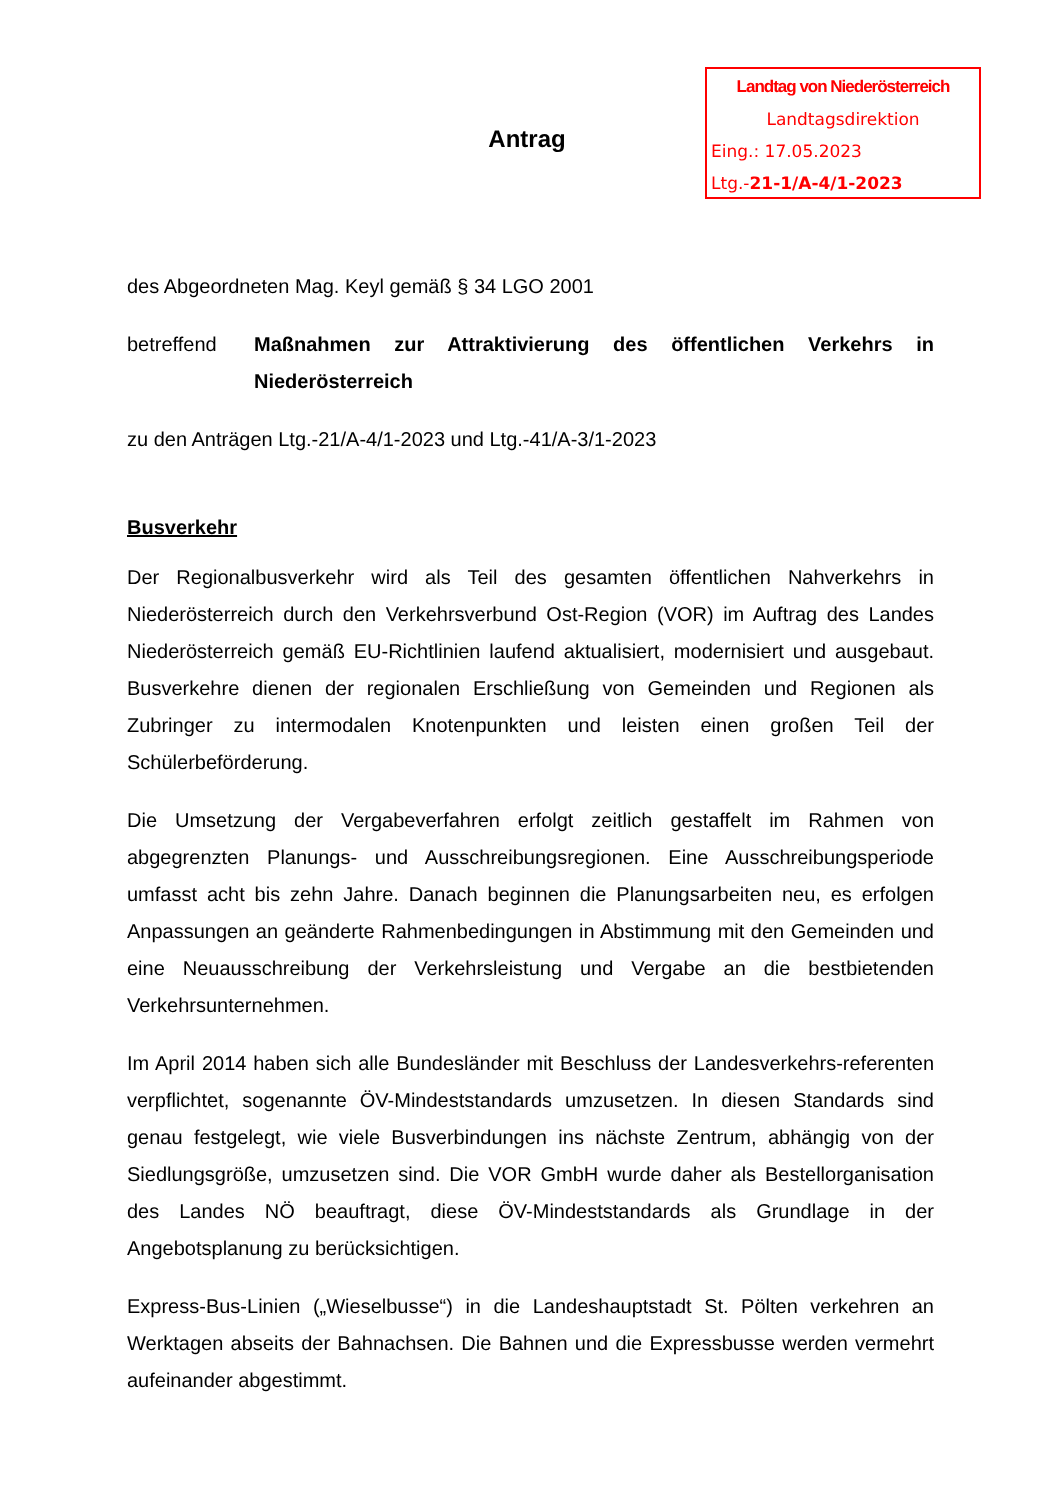Landtag von Niederösterreich
Landtagsdirektion
Eing.: 17.05.2023
Ltg.-21-1/A-4/1-2023
Antrag
des Abgeordneten Mag. Keyl gemäß § 34 LGO 2001
betreffend Maßnahmen zur Attraktivierung des öffentlichen Verkehrs in Niederösterreich
zu den Anträgen Ltg.-21/A-4/1-2023 und Ltg.-41/A-3/1-2023
Busverkehr
Der Regionalbusverkehr wird als Teil des gesamten öffentlichen Nahverkehrs in Niederösterreich durch den Verkehrsverbund Ost-Region (VOR) im Auftrag des Landes Niederösterreich gemäß EU-Richtlinien laufend aktualisiert, modernisiert und ausgebaut. Busverkehre dienen der regionalen Erschließung von Gemeinden und Regionen als Zubringer zu intermodalen Knotenpunkten und leisten einen großen Teil der Schülerbeförderung.
Die Umsetzung der Vergabeverfahren erfolgt zeitlich gestaffelt im Rahmen von abgegrenzten Planungs- und Ausschreibungsregionen. Eine Ausschreibungsperiode umfasst acht bis zehn Jahre. Danach beginnen die Planungsarbeiten neu, es erfolgen Anpassungen an geänderte Rahmenbedingungen in Abstimmung mit den Gemeinden und eine Neuausschreibung der Verkehrsleistung und Vergabe an die bestbietenden Verkehrsunternehmen.
Im April 2014 haben sich alle Bundesländer mit Beschluss der Landesverkehrs-referenten verpflichtet, sogenannte ÖV-Mindeststandards umzusetzen. In diesen Standards sind genau festgelegt, wie viele Busverbindungen ins nächste Zentrum, abhängig von der Siedlungsgröße, umzusetzen sind. Die VOR GmbH wurde daher als Bestellorganisation des Landes NÖ beauftragt, diese ÖV-Mindeststandards als Grundlage in der Angebotsplanung zu berücksichtigen.
Express-Bus-Linien („Wieselbusse“) in die Landeshauptstadt St. Pölten verkehren an Werktagen abseits der Bahnachsen. Die Bahnen und die Expressbusse werden vermehrt aufeinander abgestimmt.